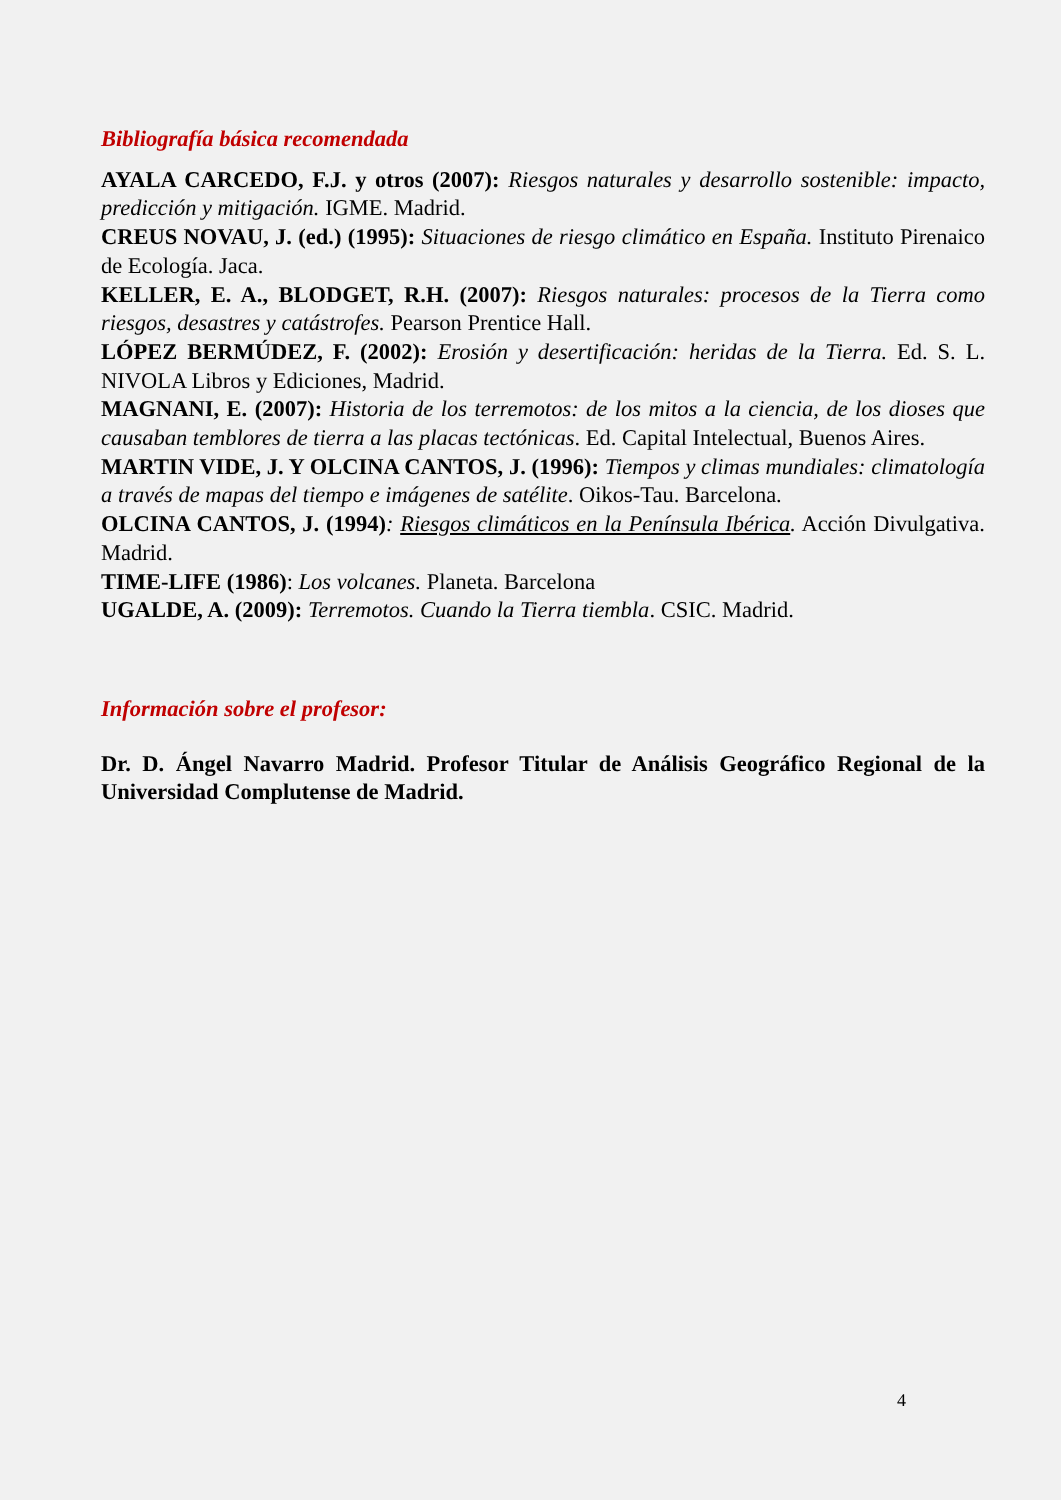Bibliografía básica recomendada
AYALA CARCEDO, F.J. y otros (2007): Riesgos naturales y desarrollo sostenible: impacto, predicción y mitigación. IGME. Madrid.
CREUS NOVAU, J. (ed.) (1995): Situaciones de riesgo climático en España. Instituto Pirenaico de Ecología. Jaca.
KELLER, E. A., BLODGET, R.H. (2007): Riesgos naturales: procesos de la Tierra como riesgos, desastres y catástrofes. Pearson Prentice Hall.
LÓPEZ BERMÚDEZ, F. (2002): Erosión y desertificación: heridas de la Tierra. Ed. S. L. NIVOLA Libros y Ediciones, Madrid.
MAGNANI, E. (2007): Historia de los terremotos: de los mitos a la ciencia, de los dioses que causaban temblores de tierra a las placas tectónicas. Ed. Capital Intelectual, Buenos Aires.
MARTIN VIDE, J. Y OLCINA CANTOS, J. (1996): Tiempos y climas mundiales: climatología a través de mapas del tiempo e imágenes de satélite. Oikos-Tau. Barcelona.
OLCINA CANTOS, J. (1994): Riesgos climáticos en la Península Ibérica. Acción Divulgativa. Madrid.
TIME-LIFE (1986): Los volcanes. Planeta. Barcelona
UGALDE, A. (2009): Terremotos. Cuando la Tierra tiembla. CSIC. Madrid.
Información sobre el profesor:
Dr. D. Ángel Navarro Madrid. Profesor Titular de Análisis Geográfico Regional de la Universidad Complutense de Madrid.
4